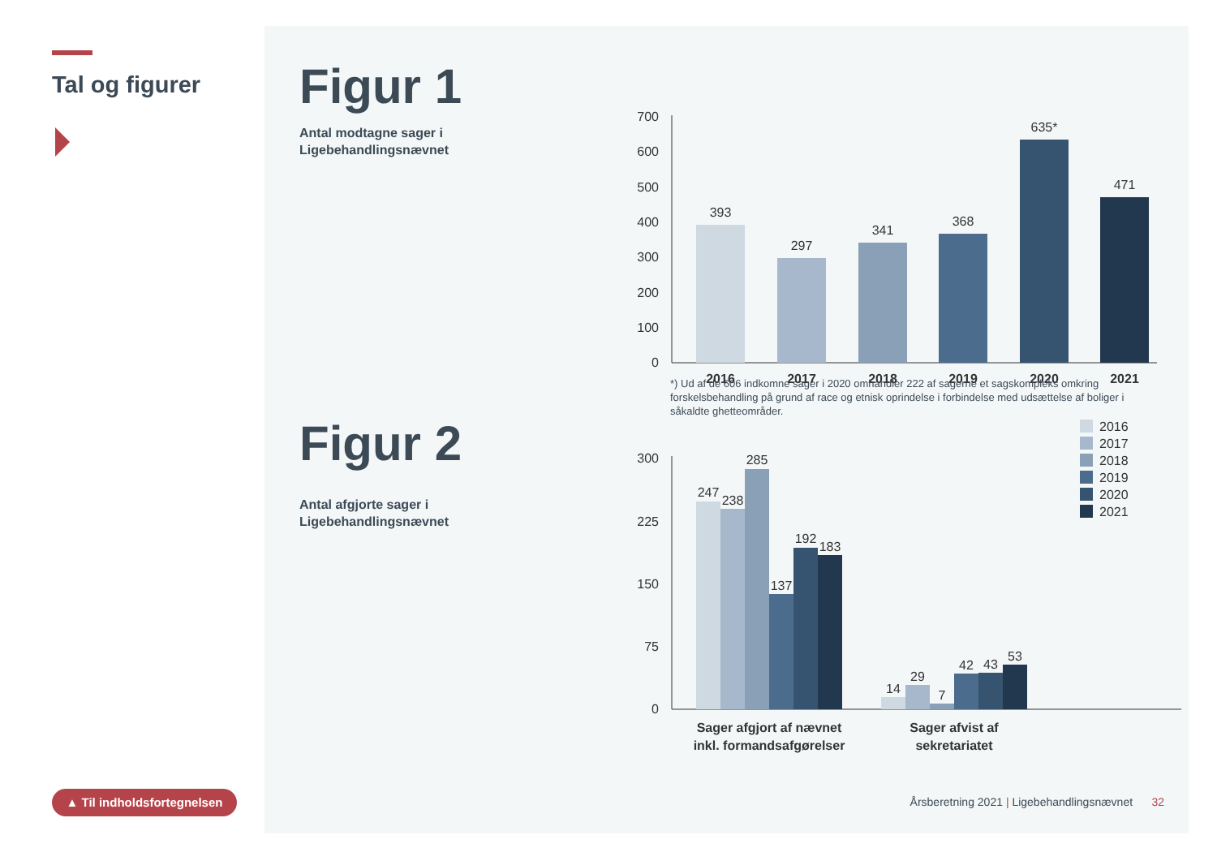Tal og figurer
▲ Til indholdsfortegnelsen
Figur 1
Antal modtagne sager i
Ligebehandlingsnævnet
0
100
200
300
400
500
600
700
393
297
341
368
635*
471
2016
2017
2018
2019
2020
2021
*) Ud af de 606 indkomne sager i 2020 omhandler 222 af sagerne et sagskompleks omkring forskelsbehandling på grund af race og etnisk oprindelse i forbindelse med udsættelse af boliger i såkaldte ghetteområder.
Figur 2
Antal afgjorte sager i
Ligebehandlingsnævnet
0
75
150
225
300
247
238
285
137
192
183
14
29
7
42
43
53
Sager afgjort af nævnet
inkl. formandsafgørelser
Sager afvist af
sekretariatet
2016
2017
2018
2019
2020
2021
Årsberetning 2021 | Ligebehandlingsnævnet 32